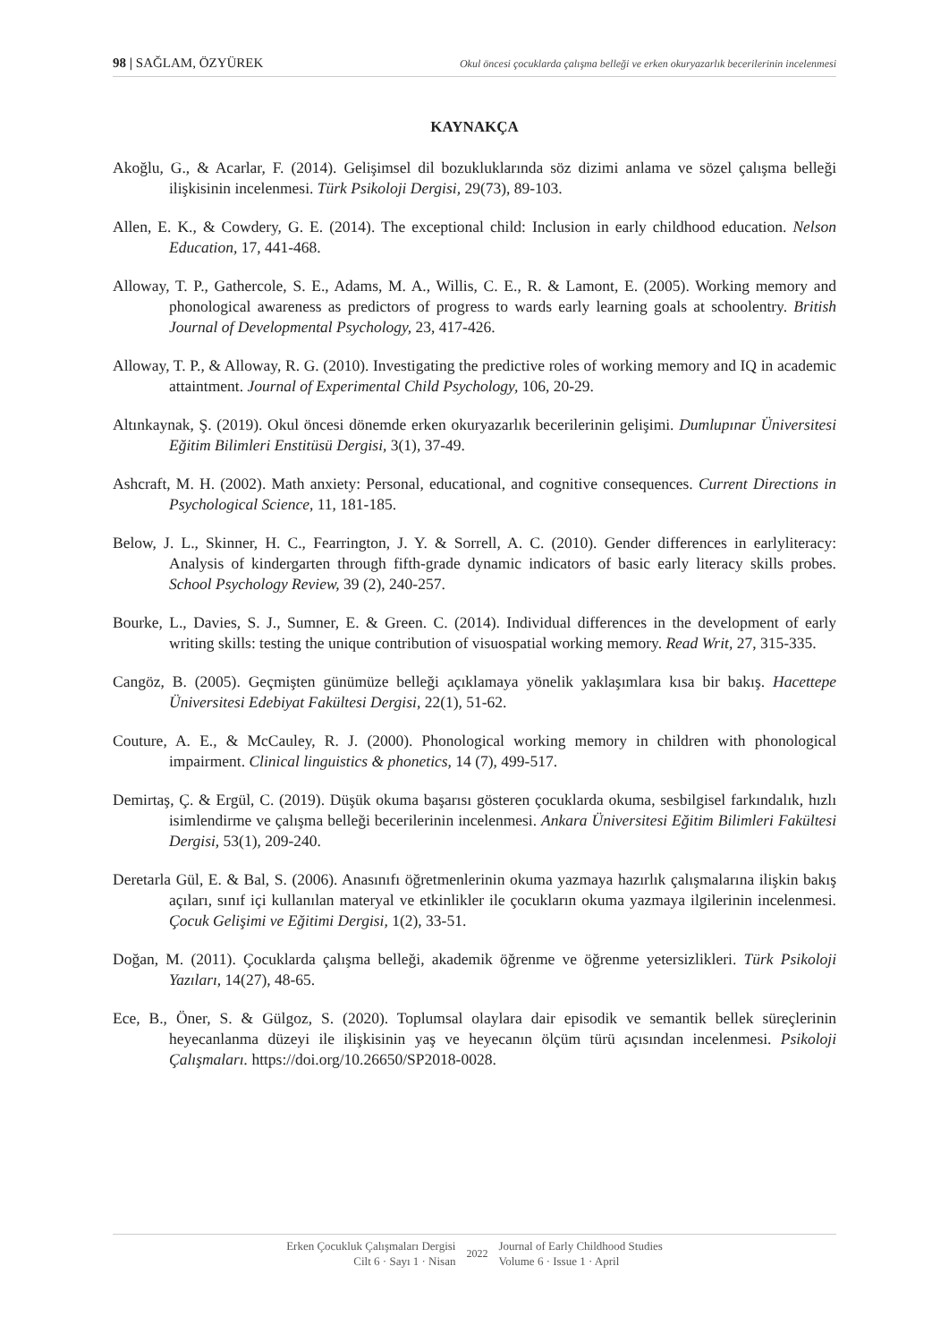98 | SAĞLAM, ÖZYÜREK Okul öncesi çocuklarda çalışma belleği ve erken okuryazarlık becerilerinin incelenmesi
KAYNAKÇA
Akoğlu, G., & Acarlar, F. (2014). Gelişimsel dil bozukluklarında söz dizimi anlama ve sözel çalışma belleği ilişkisinin incelenmesi. Türk Psikoloji Dergisi, 29(73), 89-103.
Allen, E. K., & Cowdery, G. E. (2014). The exceptional child: Inclusion in early childhood education. Nelson Education, 17, 441-468.
Alloway, T. P., Gathercole, S. E., Adams, M. A., Willis, C. E., R. & Lamont, E. (2005). Working memory and phonological awareness as predictors of progress to wards early learning goals at schoolentry. British Journal of Developmental Psychology, 23, 417-426.
Alloway, T. P., & Alloway, R. G. (2010). Investigating the predictive roles of working memory and IQ in academic attaintment. Journal of Experimental Child Psychology, 106, 20-29.
Altınkaynak, Ş. (2019). Okul öncesi dönemde erken okuryazarlık becerilerinin gelişimi. Dumlupınar Üniversitesi Eğitim Bilimleri Enstitüsü Dergisi, 3(1), 37-49.
Ashcraft, M. H. (2002). Math anxiety: Personal, educational, and cognitive consequences. Current Directions in Psychological Science, 11, 181-185.
Below, J. L., Skinner, H. C., Fearrington, J. Y. & Sorrell, A. C. (2010). Gender differences in earlyliteracy: Analysis of kindergarten through fifth-grade dynamic indicators of basic early literacy skills probes. School Psychology Review, 39 (2), 240-257.
Bourke, L., Davies, S. J., Sumner, E. & Green. C. (2014). Individual differences in the development of early writing skills: testing the unique contribution of visuospatial working memory. Read Writ, 27, 315-335.
Cangöz, B. (2005). Geçmişten günümüze belleği açıklamaya yönelik yaklaşımlara kısa bir bakış. Hacettepe Üniversitesi Edebiyat Fakültesi Dergisi, 22(1), 51-62.
Couture, A. E., & McCauley, R. J. (2000). Phonological working memory in children with phonological impairment. Clinical linguistics & phonetics, 14 (7), 499-517.
Demirtaş, Ç. & Ergül, C. (2019). Düşük okuma başarısı gösteren çocuklarda okuma, sesbilgisel farkındalık, hızlı isimlendirme ve çalışma belleği becerilerinin incelenmesi. Ankara Üniversitesi Eğitim Bilimleri Fakültesi Dergisi, 53(1), 209-240.
Deretarla Gül, E. & Bal, S. (2006). Anasınıfı öğretmenlerinin okuma yazmaya hazırlık çalışmalarına ilişkin bakış açıları, sınıf içi kullanılan materyal ve etkinlikler ile çocukların okuma yazmaya ilgilerinin incelenmesi. Çocuk Gelişimi ve Eğitimi Dergisi, 1(2), 33-51.
Doğan, M. (2011). Çocuklarda çalışma belleği, akademik öğrenme ve öğrenme yetersizlikleri. Türk Psikoloji Yazıları, 14(27), 48-65.
Ece, B., Öner, S. & Gülgoz, S. (2020). Toplumsal olaylara dair episodik ve semantik bellek süreçlerinin heyecanlanma düzeyi ile ilişkisinin yaş ve heyecanın ölçüm türü açısından incelenmesi. Psikoloji Çalışmaları. https://doi.org/10.26650/SP2018-0028.
Erken Çocukluk Çalışmaları Dergisi
Cilt 6 · Sayı 1 · Nisan
2022 Journal of Early Childhood Studies
Volume 6 · Issue 1 · April